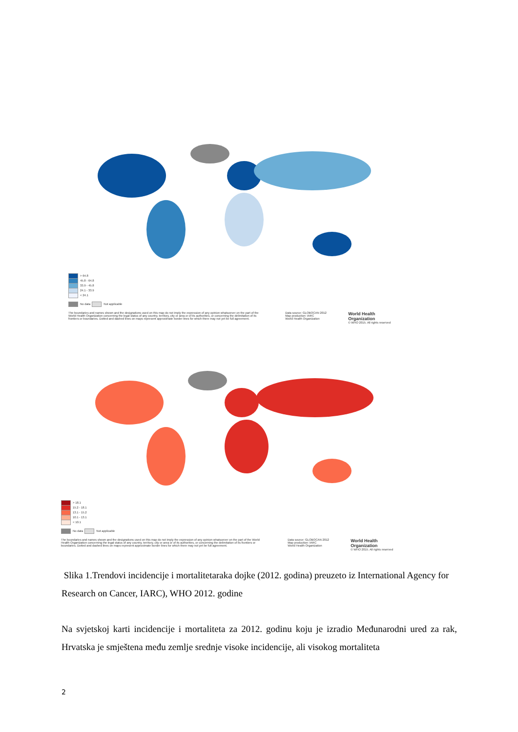> 64.8
45.8 - 64.8
33.9 - 45.8
24.1 - 33.9
< 24.1
No data Not applicable
The boundaries and names shown and the designations used on this map do not imply the expression of any opinion whatsoever on the part of the World Health Organization concerning the legal status of any country, territory, city or area or of its authorities, or concerning the delimitation of its frontiers or boundaries. Dotted and dashed lines on maps represent approximate border lines for which there may not yet be full agreement.
Data source: GLOBOCAN 2012
Map production: IARC
World Health Organization
World Health
Organization
© WHO 2015. All rights reserved
> 18.1
15.2 - 18.1
13.1 - 15.2
10.1 - 13.1
< 10.1
No data Not applicable
The boundaries and names shown and the designations used on this map do not imply the expression of any opinion whatsoever on the part of the World Health Organization concerning the legal status of any country, territory, city or area or of its authorities, or concerning the delimitation of its frontiers or boundaries. Dotted and dashed lines on maps represent approximate border lines for which there may not yet be full agreement.
Data source: GLOBOCAN 2012
Map production: IARC
World Health Organization
World Health
Organization
© WHO 2015. All rights reserved
Slika 1.Trendovi incidencije i mortalitetaraka dojke (2012. godina) preuzeto iz International Agency for Research on Cancer, IARC), WHO 2012. godine
Na svjetskoj karti incidencije i mortaliteta za 2012. godinu koju je izradio Međunarodni ured za rak, Hrvatska je smještena među zemlje srednje visoke incidencije, ali visokog mortaliteta
2